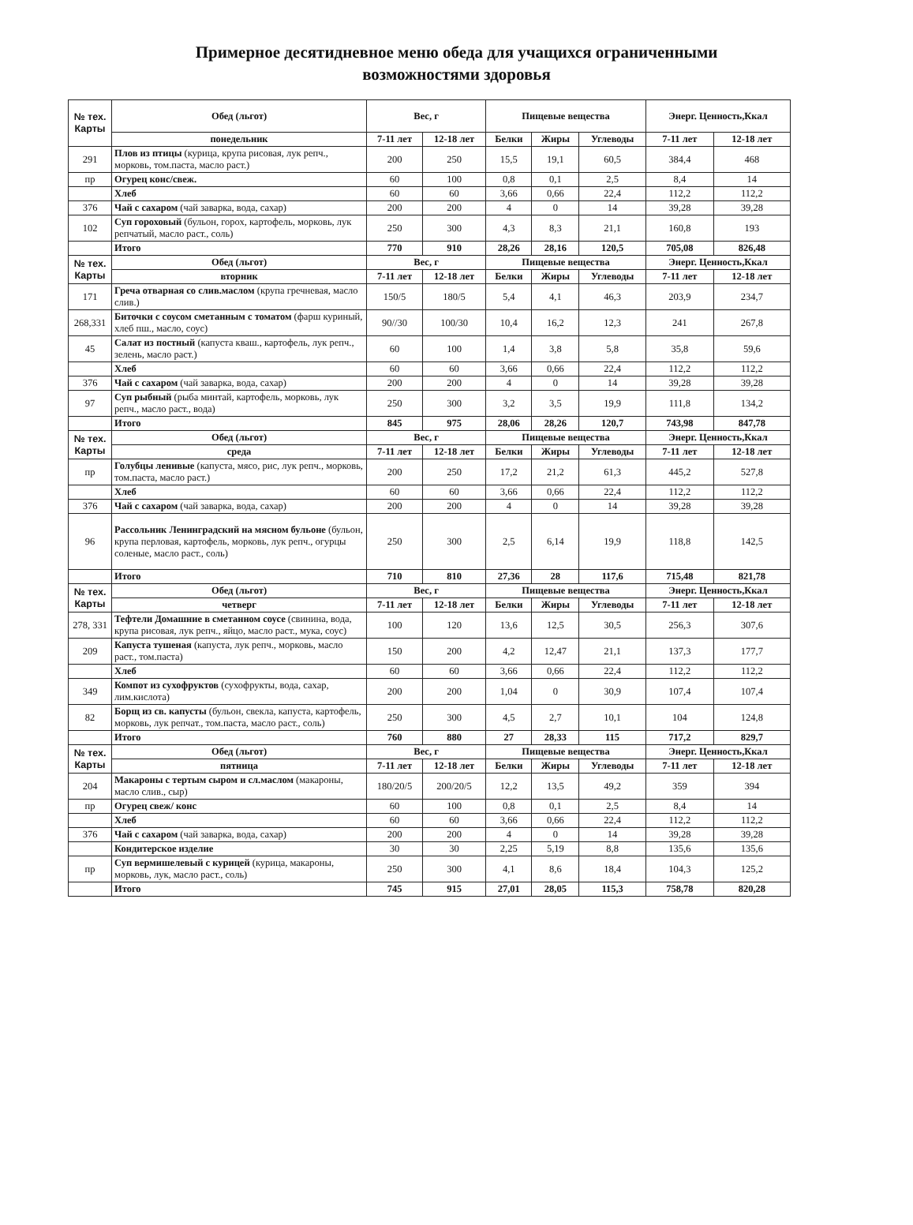Примерное десятидневное меню обеда для учащихся ограниченными
возможностями здоровья
| № тех. Карты | Обед (льгот) | Вес, г | | Пищевые вещества | | | Энерг. Ценность,Ккал | |
| --- | --- | --- | --- | --- | --- | --- | --- | --- |
| | понедельник | 7-11 лет | 12-18 лет | Белки | Жиры | Углеводы | 7-11 лет | 12-18 лет |
| 291 | Плов из птицы (курица, крупа рисовая, лук репч., морковь, том.паста, масло раст.) | 200 | 250 | 15,5 | 19,1 | 60,5 | 384,4 | 468 |
| пр | Огурец конс/свеж. | 60 | 100 | 0,8 | 0,1 | 2,5 | 8,4 | 14 |
| | Хлеб | 60 | 60 | 3,66 | 0,66 | 22,4 | 112,2 | 112,2 |
| 376 | Чай с сахаром (чай заварка, вода, сахар) | 200 | 200 | 4 | 0 | 14 | 39,28 | 39,28 |
| 102 | Суп гороховый (бульон, горох, картофель, морковь, лук репчатый, масло раст., соль) | 250 | 300 | 4,3 | 8,3 | 21,1 | 160,8 | 193 |
| | Итого | 770 | 910 | 28,26 | 28,16 | 120,5 | 705,08 | 826,48 |
| № тех. Карты | Обед (льгот) | Вес, г | | Пищевые вещества | | | Энерг. Ценность,Ккал | |
| | вторник | 7-11 лет | 12-18 лет | Белки | Жиры | Углеводы | 7-11 лет | 12-18 лет |
| 171 | Греча отварная со слив.маслом (крупа гречневая, масло слив.) | 150/5 | 180/5 | 5,4 | 4,1 | 46,3 | 203,9 | 234,7 |
| 268,331 | Биточки с соусом сметанным с томатом (фарш куриный, хлеб пш., масло, соус) | 90//30 | 100/30 | 10,4 | 16,2 | 12,3 | 241 | 267,8 |
| 45 | Салат из постный (капуста кваш., картофель, лук репч., зелень, масло раст.) | 60 | 100 | 1,4 | 3,8 | 5,8 | 35,8 | 59,6 |
| | Хлеб | 60 | 60 | 3,66 | 0,66 | 22,4 | 112,2 | 112,2 |
| 376 | Чай с сахаром (чай заварка, вода, сахар) | 200 | 200 | 4 | 0 | 14 | 39,28 | 39,28 |
| 97 | Суп рыбный (рыба минтай, картофель, морковь, лук репч., масло раст., вода) | 250 | 300 | 3,2 | 3,5 | 19,9 | 111,8 | 134,2 |
| | Итого | 845 | 975 | 28,06 | 28,26 | 120,7 | 743,98 | 847,78 |
| № тех. Карты | Обед (льгот) | Вес, г | | Пищевые вещества | | | Энерг. Ценность,Ккал | |
| | среда | 7-11 лет | 12-18 лет | Белки | Жиры | Углеводы | 7-11 лет | 12-18 лет |
| пр | Голубцы ленивые (капуста, мясо, рис, лук репч., морковь, том.паста, масло раст.) | 200 | 250 | 17,2 | 21,2 | 61,3 | 445,2 | 527,8 |
| | Хлеб | 60 | 60 | 3,66 | 0,66 | 22,4 | 112,2 | 112,2 |
| 376 | Чай с сахаром (чай заварка, вода, сахар) | 200 | 200 | 4 | 0 | 14 | 39,28 | 39,28 |
| 96 | Рассольник Ленинградский на мясном бульоне (бульон, крупа перловая, картофель, морковь, лук репч., огурцы соленые, масло раст., соль) | 250 | 300 | 2,5 | 6,14 | 19,9 | 118,8 | 142,5 |
| | Итого | 710 | 810 | 27,36 | 28 | 117,6 | 715,48 | 821,78 |
| № тех. Карты | Обед (льгот) | Вес, г | | Пищевые вещества | | | Энерг. Ценность,Ккал | |
| | четверг | 7-11 лет | 12-18 лет | Белки | Жиры | Углеводы | 7-11 лет | 12-18 лет |
| 278, 331 | Тефтели Домашние в сметанном соусе (свинина, вода, крупа рисовая, лук репч., яйцо, масло раст., мука, соус) | 100 | 120 | 13,6 | 12,5 | 30,5 | 256,3 | 307,6 |
| 209 | Капуста тушеная (капуста, лук репч., морковь, масло раст., том.паста) | 150 | 200 | 4,2 | 12,47 | 21,1 | 137,3 | 177,7 |
| | Хлеб | 60 | 60 | 3,66 | 0,66 | 22,4 | 112,2 | 112,2 |
| 349 | Компот из сухофруктов (сухофрукты, вода, сахар, лим.кислота) | 200 | 200 | 1,04 | 0 | 30,9 | 107,4 | 107,4 |
| 82 | Борщ из св. капусты (бульон, свекла, капуста, картофель, морковь, лук репчат., том.паста, масло раст., соль) | 250 | 300 | 4,5 | 2,7 | 10,1 | 104 | 124,8 |
| | Итого | 760 | 880 | 27 | 28,33 | 115 | 717,2 | 829,7 |
| № тех. Карты | Обед (льгот) | Вес, г | | Пищевые вещества | | | Энерг. Ценность,Ккал | |
| | пятница | 7-11 лет | 12-18 лет | Белки | Жиры | Углеводы | 7-11 лет | 12-18 лет |
| 204 | Макароны с тертым сыром и сл.маслом (макароны, масло слив., сыр) | 180/20/5 | 200/20/5 | 12,2 | 13,5 | 49,2 | 359 | 394 |
| пр | Огурец свеж/ конс | 60 | 100 | 0,8 | 0,1 | 2,5 | 8,4 | 14 |
| | Хлеб | 60 | 60 | 3,66 | 0,66 | 22,4 | 112,2 | 112,2 |
| 376 | Чай с сахаром (чай заварка, вода, сахар) | 200 | 200 | 4 | 0 | 14 | 39,28 | 39,28 |
| | Кондитерское изделие | 30 | 30 | 2,25 | 5,19 | 8,8 | 135,6 | 135,6 |
| пр | Суп вермишелевый с курицей (курица, макароны, морковь, лук, масло раст., соль) | 250 | 300 | 4,1 | 8,6 | 18,4 | 104,3 | 125,2 |
| | Итого | 745 | 915 | 27,01 | 28,05 | 115,3 | 758,78 | 820,28 |